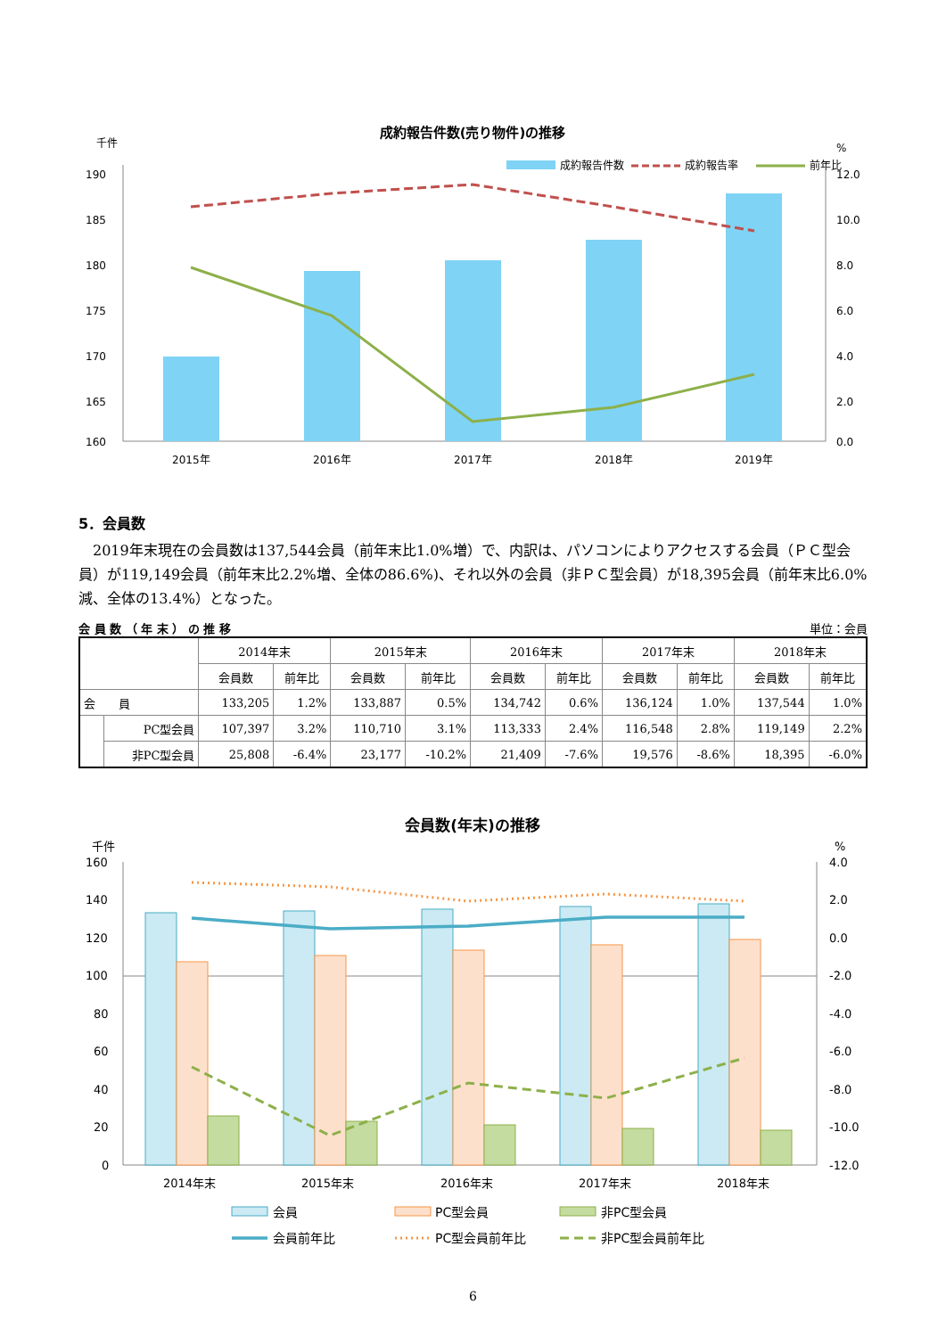成約報告件数(売り物件)の推移
千件
%
成約報告件数
成約報告率
前年比
190
185
180
175
170
165
160
12.0
10.0
8.0
6.0
4.0
2.0
0.0
2015年
2016年
2017年
2018年
2019年
5．会員数
2019年末現在の会員数は137,544会員（前年末比1.0%増）で、内訳は、パソコンによりアクセスする会員（ＰＣ型会員）が119,149会員（前年末比2.2%増、全体の86.6%)、それ以外の会員（非ＰＣ型会員）が18,395会員（前年末比6.0%減、全体の13.4%）となった。
会 員 数 （ 年 末 ） の 推 移 単位：会員
| | | 2014年末 | | 2015年末 | | 2016年末 | | 2017年末 | | 2018年末 | |
| --- | --- | --- | --- | --- | --- | --- | --- | --- | --- | --- | --- |
| | | 会員数 | 前年比 | 会員数 | 前年比 | 会員数 | 前年比 | 会員数 | 前年比 | 会員数 | 前年比 |
| 会 員 | | 133,205 | 1.2% | 133,887 | 0.5% | 134,742 | 0.6% | 136,124 | 1.0% | 137,544 | 1.0% |
| | PC型会員 | 107,397 | 3.2% | 110,710 | 3.1% | 113,333 | 2.4% | 116,548 | 2.8% | 119,149 | 2.2% |
| | 非PC型会員 | 25,808 | -6.4% | 23,177 | -10.2% | 21,409 | -7.6% | 19,576 | -8.6% | 18,395 | -6.0% |
会員数(年末)の推移
千件
%
160
140
120
100
80
60
40
20
0
4.0
2.0
0.0
-2.0
-4.0
-6.0
-8.0
-10.0
-12.0
2014年末
2015年末
2016年末
2017年末
2018年末
会員
PC型会員
非PC型会員
会員前年比
PC型会員前年比
非PC型会員前年比
6